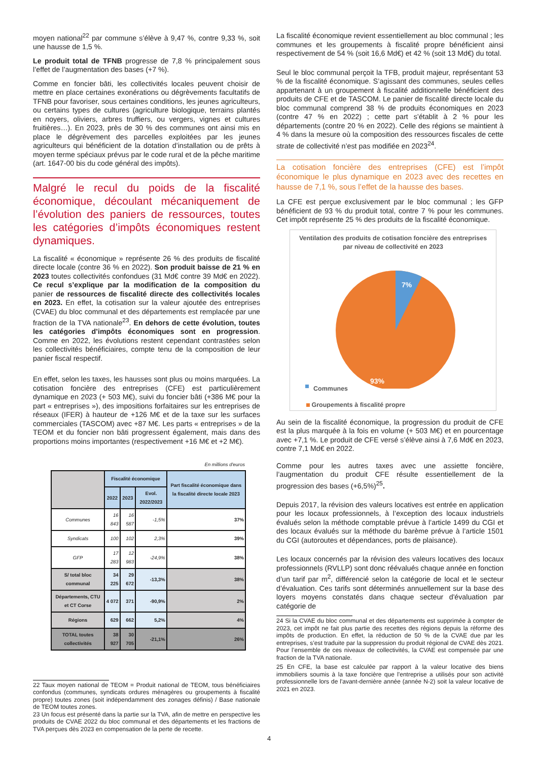moyen national<sup>22</sup> par commune s’élève à 9,47 %, contre 9,33 %, soit une hausse de 1,5 %.
Le produit total de TFNB progresse de 7,8 % principalement sous l’effet de l’augmentation des bases (+7 %).
Comme en foncier bâti, les collectivités locales peuvent choisir de mettre en place certaines exonérations ou dégrèvements facultatifs de TFNB pour favoriser, sous certaines conditions, les jeunes agriculteurs, ou certains types de cultures (agriculture biologique, terrains plantés en noyers, oliviers, arbres truffiers, ou vergers, vignes et cultures fruitières…). En 2023, près de 30 % des communes ont ainsi mis en place le dégrèvement des parcelles exploitées par les jeunes agriculteurs qui bénéficient de la dotation d’installation ou de prêts à moyen terme spéciaux prévus par le code rural et de la pêche maritime (art. 1647-00 bis du code général des impôts).
Malgré le recul du poids de la fiscalité économique, découlant mécaniquement de l’évolution des paniers de ressources, toutes les catégories d’impôts économiques restent dynamiques.
La fiscalité « économique » représente 26 % des produits de fiscalité directe locale (contre 36 % en 2022). Son produit baisse de 21 % en 2023 toutes collectivités confondues (31 Md€ contre 39 Md€ en 2022). Ce recul s’explique par la modification de la composition du panier de ressources de fiscalité directe des collectivités locales en 2023. En effet, la cotisation sur la valeur ajoutée des entreprises (CVAE) du bloc communal et des départements est remplacée par une fraction de la TVA nationale<sup>23</sup>. En dehors de cette évolution, toutes les catégories d’impôts économiques sont en progression. Comme en 2022, les évolutions restent cependant contrastées selon les collectivités bénéficiaires, compte tenu de la composition de leur panier fiscal respectif.
En effet, selon les taxes, les hausses sont plus ou moins marquées. La cotisation foncière des entreprises (CFE) est particulièrement dynamique en 2023 (+ 503 M€), suivi du foncier bâti (+386 M€ pour la part « entreprises »), des impositions forfaitaires sur les entreprises de réseaux (IFER) à hauteur de +126 M€ et de la taxe sur les surfaces commerciales (TASCOM) avec +87 M€. Les parts « entreprises » de la TEOM et du foncier non bâti progressent également, mais dans des proportions moins importantes (respectivement +16 M€ et +2 M€).
En millions d'euros
| | Fiscalité économique | | | Part fiscalité économique dans la fiscalité directe locale 2023 |
| --- | --- | --- | --- | --- |
| | 2022 | 2023 | Evol. 2022/2023 | |
| Communes | 16 843 | 16 587 | -1,5% | 37% |
| Syndicats | 100 | 102 | 2,3% | 39% |
| GFP | 17 283 | 12 983 | -24,9% | 38% |
| S/ total bloc communal | 34 225 | 29 672 | -13,3% | 38% |
| Départements, CTU et CT Corse | 4 072 | 371 | -90,9% | 2% |
| Régions | 629 | 662 | 5,2% | 4% |
| TOTAL toutes collectivités | 38 927 | 30 705 | -21,1% | 26% |
22 Taux moyen national de TEOM = Produit national de TEOM, tous bénéficiaires confondus (communes, syndicats ordures ménagères ou groupements à fiscalité propre) toutes zones (soit indépendamment des zonages définis) / Base nationale de TEOM toutes zones.
23 Un focus est présenté dans la partie sur la TVA, afin de mettre en perspective les produits de CVAE 2022 du bloc communal et des départements et les fractions de TVA perçues dès 2023 en compensation de la perte de recette.
La fiscalité économique revient essentiellement au bloc communal ; les communes et les groupements à fiscalité propre bénéficient ainsi respectivement de 54 % (soit 16,6 Md€) et 42 % (soit 13 Md€) du total.
Seul le bloc communal perçoit la TFB, produit majeur, représentant 53 % de la fiscalité économique. S’agissant des communes, seules celles appartenant à un groupement à fiscalité additionnelle bénéficient des produits de CFE et de TASCOM. Le panier de fiscalité directe locale du bloc communal comprend 38 % de produits économiques en 2023 (contre 47 % en 2022) ; cette part s’établit à 2 % pour les départements (contre 20 % en 2022). Celle des régions se maintient à 4 % dans la mesure où la composition des ressources fiscales de cette strate de collectivité n’est pas modifiée en 2023<sup>24</sup>.
La cotisation foncière des entreprises (CFE) est l’impôt économique le plus dynamique en 2023 avec des recettes en hausse de 7,1 %, sous l’effet de la hausse des bases.
La CFE est perçue exclusivement par le bloc communal ; les GFP bénéficient de 93 % du produit total, contre 7 % pour les communes. Cet impôt représente 25 % des produits de la fiscalité économique.
Ventilation des produits de cotisation foncière des entreprises par niveau de collectivité en 2023
7%
93%
Communes
Groupements à fiscalité propre
Au sein de la fiscalité économique, la progression du produit de CFE est la plus marquée à la fois en volume (+ 503 M€) et en pourcentage avec +7,1 %. Le produit de CFE versé s’élève ainsi à 7,6 Md€ en 2023, contre 7,1 Md€ en 2022.
Comme pour les autres taxes avec une assiette foncière, l’augmentation du produit CFE résulte essentiellement de la progression des bases (+6,5%)<sup>25</sup>.
Depuis 2017, la révision des valeurs locatives est entrée en application pour les locaux professionnels, à l’exception des locaux industriels évalués selon la méthode comptable prévue à l’article 1499 du CGI et des locaux évalués sur la méthode du barème prévue à l’article 1501 du CGI (autoroutes et dépendances, ports de plaisance).
Les locaux concernés par la révision des valeurs locatives des locaux professionnels (RVLLP) sont donc réévalués chaque année en fonction d’un tarif par m<sup>2</sup>, différencié selon la catégorie de local et le secteur d’évaluation. Ces tarifs sont déterminés annuellement sur la base des loyers moyens constatés dans chaque secteur d'évaluation par catégorie de
24 Si la CVAE du bloc communal et des départements est supprimée à compter de 2023, cet impôt ne fait plus partie des recettes des régions depuis la réforme des impôts de production. En effet, la réduction de 50 % de la CVAE due par les entreprises, s’est traduite par la suppression du produit régional de CVAE dès 2021. Pour l’ensemble de ces niveaux de collectivités, la CVAE est compensée par une fraction de la TVA nationale.
25 En CFE, la base est calculée par rapport à la valeur locative des biens immobiliers soumis à la taxe foncière que l'entreprise a utilisés pour son activité professionnelle lors de l'avant-dernière année (année N-2) soit la valeur locative de 2021 en 2023.
4